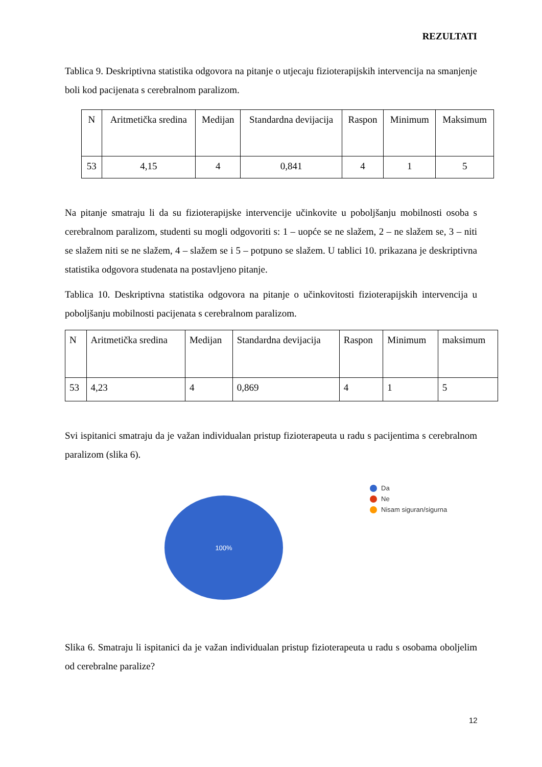REZULTATI
Tablica 9. Deskriptivna statistika odgovora na pitanje o utjecaju fizioterapijskih intervencija na smanjenje boli kod pacijenata s cerebralnom paralizom.
| N | Aritmetička sredina | Medijan | Standardna devijacija | Raspon | Minimum | Maksimum |
| 53 | 4,15 | 4 | 0,841 | 4 | 1 | 5 |
Na pitanje smatraju li da su fizioterapijske intervencije učinkovite u poboljšanju mobilnosti osoba s cerebralnom paralizom, studenti su mogli odgovoriti s: 1 – uopće se ne slažem, 2 – ne slažem se, 3 – niti se slažem niti se ne slažem, 4 – slažem se i 5 – potpuno se slažem. U tablici 10. prikazana je deskriptivna statistika odgovora studenata na postavljeno pitanje.
Tablica 10. Deskriptivna statistika odgovora na pitanje o učinkovitosti fizioterapijskih intervencija u poboljšanju mobilnosti pacijenata s cerebralnom paralizom.
| N | Aritmetička sredina | Medijan | Standardna devijacija | Raspon | Minimum | maksimum |
| 53 | 4,23 | 4 | 0,869 | 4 | 1 | 5 |
Svi ispitanici smatraju da je važan individualan pristup fizioterapeuta u radu s pacijentima s cerebralnom paralizom (slika 6).
100%
Da
Ne
Nisam siguran/sigurna
Slika 6. Smatraju li ispitanici da je važan individualan pristup fizioterapeuta u radu s osobama oboljelim od cerebralne paralize?
12